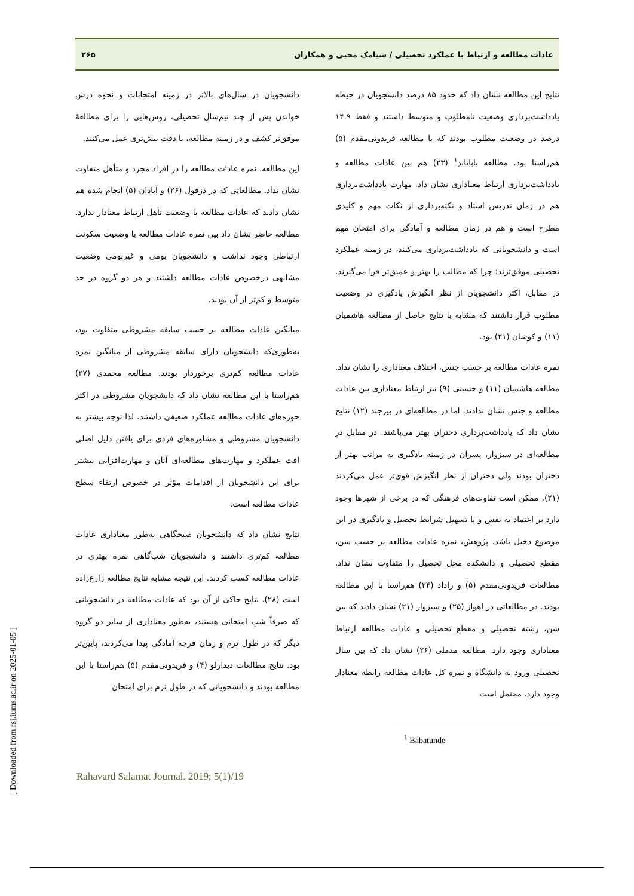عادات مطالعه و ارتباط با عملکرد تحصیلی / سیامک محبی و همکاران ۲۶۵
نتایج این مطالعه نشان داد که حدود ۸۵ درصد دانشجویان در حیطه یادداشت‌برداری وضعیت نامطلوب و متوسط داشتند و فقط ۱۴.۹ درصد در وضعیت مطلوب بودند که با مطالعه فریدونی‌مقدم (۵) هم‌راستا بود. مطالعه باباتاندِ<sup>۱</sup> (۲۳) هم بین عادات مطالعه و یادداشت‌برداری ارتباط معناداری نشان داد. مهارت یادداشت‌برداری هم در زمان تدریس استاد و نکته‌برداری از نکات مهم و کلیدی مطرح است و هم در زمان مطالعه و آمادگی برای امتحان مهم است و دانشجویانی که یادداشت‌برداری می‌کنند، در زمینه عملکرد تحصیلی موفق‌ترند؛ چرا که مطالب را بهتر و عمیق‌تر فرا می‌گیرند. در مقابل، اکثر دانشجویان از نظر انگیزش یادگیری در وضعیت مطلوب قرار داشتند که مشابه با نتایج حاصل از مطالعه هاشمیان (۱۱) و کوشان (۲۱) بود.
نمره عادات مطالعه بر حسب جنس، اختلاف معناداری را نشان نداد. مطالعه هاشمیان (۱۱) و حسینی (۹) نیز ارتباط معناداری بین عادات مطالعه و جنس نشان ندادند، اما در مطالعه‌ای در بیرجند (۱۲) نتایج نشان داد که یادداشت‌برداری دختران بهتر می‌باشند. در مقابل در مطالعه‌ای در سبزوار، پسران در زمینه یادگیری به مراتب بهتر از دختران بودند ولی دختران از نظر انگیزش قوی‌تر عمل می‌کردند (۲۱). ممکن است تفاوت‌های فرهنگی که در برخی از شهرها وجود دارد بر اعتماد به نفس و یا تسهیل شرایط تحصیل و یادگیری در این موضوع دخیل باشد. پژوهش، نمره عادات مطالعه بر حسب سن، مقطع تحصیلی و دانشکده محل تحصیل را متفاوت نشان نداد. مطالعات فریدونی‌مقدم (۵) و راداد (۲۴) هم‌راستا با این مطالعه بودند. در مطالعاتی در اهواز (۲۵) و سبزوار (۲۱) نشان دادند که بین سن، رشته تحصیلی و مقطع تحصیلی و عادات مطالعه ارتباط معناداری وجود دارد. مطالعه مدملی (۲۶) نشان داد که بین سال تحصیلی ورود به دانشگاه و نمره کل عادات مطالعه رابطه معنادار وجود دارد. محتمل است
<sup>1</sup> Babatunde
دانشجویان در سال‌های بالاتر در زمینه امتحانات و نحوه درس خواندن پس از چند نیم‌سال تحصیلی، روش‌هایی را برای مطالعهٔ موفق‌تر کشف و در زمینه مطالعه، با دقت بیش‌تری عمل می‌کنند.
این مطالعه، نمره عادات مطالعه را در افراد مجرد و متأهل متفاوت نشان نداد. مطالعاتی که در دزفول (۲۶) و آبادان (۵) انجام شده هم نشان دادند که عادات مطالعه با وضعیت تأهل ارتباط معنادار ندارد. مطالعه حاضر نشان داد بین نمره عادات مطالعه با وضعیت سکونت ارتباطی وجود نداشت و دانشجویان بومی و غیربومی وضعیت مشابهی درخصوص عادات مطالعه داشتند و هر دو گروه در حد متوسط و کم‌تر از آن بودند.
میانگین عادات مطالعه بر حسب سابقه مشروطی متفاوت بود، به‌طوری‌که دانشجویان دارای سابقه مشروطی از میانگین نمره عادات مطالعه کم‌تری برخوردار بودند. مطالعه محمدی (۲۷) هم‌راستا با این مطالعه نشان داد که دانشجویان مشروطی در اکثر حوزه‌های عادات مطالعه عملکرد ضعیفی داشتند. لذا توجه بیشتر به دانشجویان مشروطی و مشاوره‌های فردی برای یافتن دلیل اصلی افت عملکرد و مهارت‌های مطالعه‌ای آنان و مهارت‌افزایی بیشتر برای این دانشجویان از اقدامات مؤثر در خصوص ارتقاء سطح عادات مطالعه است.
نتایج نشان داد که دانشجویان صبحگاهی به‌طور معناداری عادات مطالعه کم‌تری داشتند و دانشجویان شب‌گاهی نمره بهتری در عادات مطالعه کسب کردند. این نتیجه مشابه نتایج مطالعه زارع‌زاده است (۲۸). نتایج حاکی از آن بود که عادات مطالعه در دانشجویانی که صرفاً شبِ امتحانی هستند، به‌طور معناداری از سایر دو گروه دیگر که در طول ترم و زمان فرجه آمادگی پیدا می‌کردند، پایین‌تر بود. نتایج مطالعات دیدارلو (۴) و فریدونی‌مقدم (۵) هم‌راستا با این مطالعه بودند و دانشجویانی که در طول ترم برای امتحان
Rahavard Salamat Journal. 2019; 5(1)/19
[ Downloaded from rsj.iums.ac.ir on 2025-01-05 ]